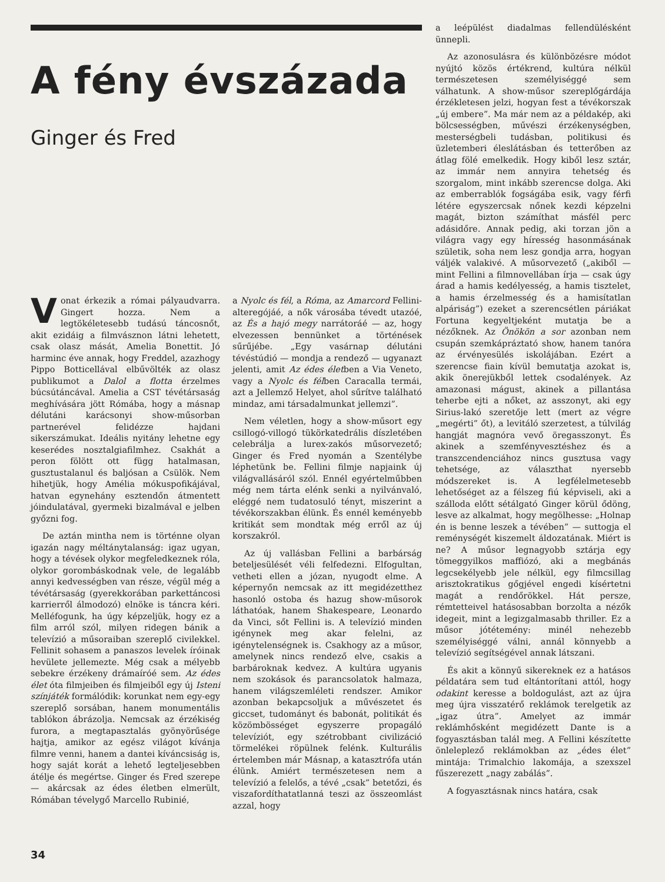A fény évszázada
Ginger és Fred
Vonat érkezik a római pályaudvarra. Gingert hozza. Nem a legtökéletesebb tudású táncosnőt, akit ezidáig a filmvásznon látni lehetett, csak olasz mását, Amelia Bonettit. Jó harminc éve annak, hogy Freddel, azazhogy Pippo Botticellával elbűvölték az olasz publikumot a Dalol a flotta érzelmes búcsútáncával. Amelia a CST tévétársaság meghívására jött Rómába, hogy a másnap délutáni karácsonyi show-műsorban partnerével felidézze hajdani sikerszámukat. Ideális nyitány lehetne egy keserédes nosztalgiafilmhez. Csakhát a peron fölött ott függ hatalmasan, gusztustalanul és baljósan a Csülök. Nem hihetjük, hogy Amélia mókuspofikájával, hatvan egynehány esztendőn átmentett jóindulatával, gyermeki bizalmával e jelben győzni fog.
De aztán mintha nem is történne olyan igazán nagy méltánytalanság: igaz ugyan, hogy a tévések olykor megfeledkeznek róla, olykor gorombáskodnak vele, de legalább annyi kedvességben van része, végül még a tévétársaság (gyerekkorában parkettáncosi karrierről álmodozó) elnöke is táncra kéri. Melléfogunk, ha úgy képzeljük, hogy ez a film arról szól, milyen ridegen bánik a televízió a műsoraiban szereplő civilekkel. Fellinit sohasem a panaszos levelek íróinak hevülete jellemezte. Még csak a mélyebb sebekre érzékeny drámaíróé sem. Az édes élet óta filmjeiben és filmjeiből egy új Isteni színjáték formálódik: korunkat nem egy-egy szereplő sorsában, hanem monumentális tablókon ábrázolja. Nemcsak az érzékiség furora, a megtapasztalás gyönyörűsége hajtja, amikor az egész világot kívánja filmre venni, hanem a dantei kíváncsiság is, hogy saját korát a lehető legteljesebben átélje és megértse. Ginger és Fred szerepe — akárcsak az édes életben elmerült, Rómában tévelygő Marcello Rubinié,
a Nyolc és fél, a Róma, az Amarcord Fellini-alteregójáé, a nők városába tévedt utazóé, az És a hajó megy narrátoráé — az, hogy elvezessen bennünket a történések sűrűjébe. „Egy vasárnap délutáni tévéstúdió — mondja a rendező — ugyanazt jelenti, amit Az édes életben a Via Veneto, vagy a Nyolc és félben Caracalla termái, azt a Jellemző Helyet, ahol sűrítve található mindaz, ami társadalmunkat jellemzi”.
Nem véletlen, hogy a show-műsort egy csillogó-villogó tükörkatedrális díszletében celebrálja a lurex-zakós műsorvezető; Ginger és Fred nyomán a Szentélybe léphetünk be. Fellini filmje napjaink új világvallásáról szól. Ennél egyértelműbben még nem tárta elénk senki a nyilvánvaló, eléggé nem tudatosuló tényt, miszerint a tévékorszakban élünk. És ennél keményebb kritikát sem mondtak még erről az új korszakról.
Az új vallásban Fellini a barbárság beteljesülését véli felfedezni. Elfogultan, vetheti ellen a józan, nyugodt elme. A képernyőn nemcsak az itt megidézetthez hasonló ostoba és hazug show-műsorok láthatóak, hanem Shakespeare, Leonardo da Vinci, sőt Fellini is. A televízió minden igénynek meg akar felelni, az igénytelenségnek is. Csakhogy az a műsor, amelynek nincs rendező elve, csakis a barbároknak kedvez. A kultúra ugyanis nem szokások és parancsolatok halmaza, hanem világszemléleti rendszer. Amikor azonban bekapcsoljuk a művészetet és giccset, tudományt és babonát, politikát és közömbösséget egyszerre propagáló televíziót, egy szétrobbant civilizáció törmelékei röpülnek felénk. Kulturális értelemben már Másnap, a katasztrófa után élünk. Amiért természetesen nem a televízió a felelős, a tévé „csak” betetőzi, és viszafordíthatatlanná teszi az összeomlást azzal, hogy
a leépülést diadalmas fellendülésként ünnepli.
Az azonosulásra és különbözésre módot nyújtó közös értékrend, kultúra nélkül természetesen személyiséggé sem válhatunk. A show-műsor szereplőgárdája érzékletesen jelzi, hogyan fest a tévékorszak „új embere”. Ma már nem az a példakép, aki bölcsességben, művészi érzékenységben, mesterségbeli tudásban, politikusi és üzletemberi éleslátásban és tetterőben az átlag fölé emelkedik. Hogy kiből lesz sztár, az immár nem annyira tehetség és szorgalom, mint inkább szerencse dolga. Aki az emberrablók fogságába esik, vagy férfi létére egyszercsak nőnek kezdi képzelni magát, bizton számíthat másfél perc adásidőre. Annak pedig, aki torzan jön a világra vagy egy híresség hasonmásának születik, soha nem lesz gondja arra, hogyan váljék valakivé. A műsorvezető („akiből — mint Fellini a filmnovellában írja — csak úgy árad a hamis kedélyesség, a hamis tisztelet, a hamis érzelmesség és a hamisítatlan alpáriság”) ezeket a szerencsétlen páriákat Fortuna kegyeltjeként mutatja be a nézőknek. Az Önökön a sor azonban nem csupán szemkápráztató show, hanem tanóra az érvényesülés iskolájában. Ezért a szerencse fiain kívül bemutatja azokat is, akik önerejükből lettek csodalények. Az amazonasi mágust, akinek a pillantása teherbe ejti a nőket, az asszonyt, aki egy Sirius-lakó szeretője lett (mert az végre „megérti” őt), a levitáló szerzetest, a túlvilág hangját magnóra vevő öregasszonyt. És akinek a szemfényvesztéshez és a transzcendenciához nincs gusztusa vagy tehetsége, az választhat nyersebb módszereket is. A legfélelmetesebb lehetőséget az a félszeg fiú képviseli, aki a szálloda előtt sétálgató Ginger körül ődöng, lesve az alkalmat, hogy megölhesse: „Holnap én is benne leszek a tévében” — suttogja el reménységét kiszemelt áldozatának. Miért is ne? A műsor legnagyobb sztárja egy tömeggyilkos maffiózó, aki a megbánás legcsekélyebb jele nélkül, egy filmcsillag arisztokratikus gőgjével engedi kísértetni magát a rendőrökkel. Hát persze, rémtetteivel hatásosabban borzolta a nézők idegeit, mint a legizgalmasabb thriller. Ez a műsor jótétemény: minél nehezebb személyiséggé válni, annál könnyebb a televízió segítségével annak látszani.
És akit a könnyű sikereknek ez a hatásos példatára sem tud eltántorítani attól, hogy odakint keresse a boldogulást, azt az újra meg újra visszatérő reklámok terelgetik az „igaz útra”. Amelyet az immár reklámhősként megidézett Dante is a fogyasztásban talál meg. A Fellini készítette önleleplező reklámokban az „édes élet” mintája: Trimalchio lakomája, a szexszel fűszerezett „nagy zabálás”.
A fogyasztásnak nincs határa, csak
34